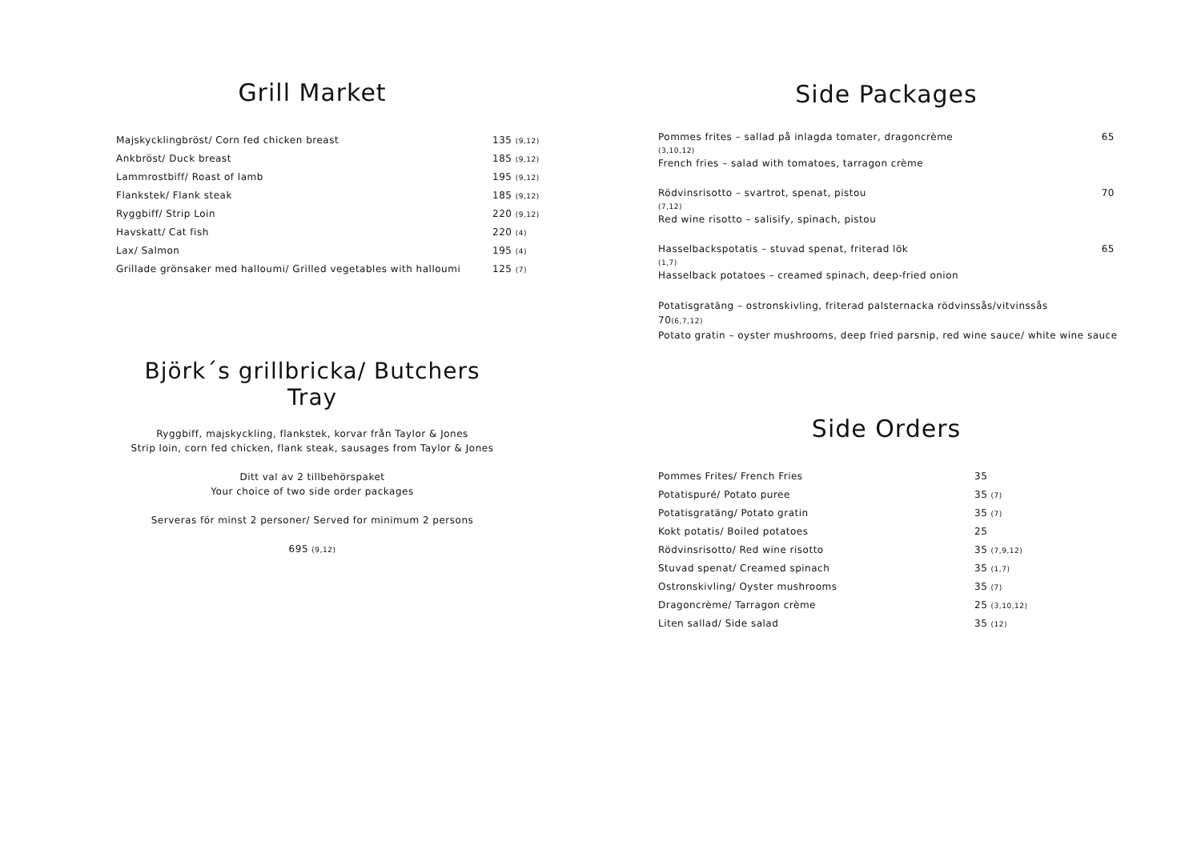Grill Market
| Majskycklingbröst/ Corn fed chicken breast | 135 (9,12) |
| Ankbröst/ Duck breast | 185 (9,12) |
| Lammrostbiff/ Roast of lamb | 195 (9,12) |
| Flankstek/ Flank steak | 185 (9,12) |
| Ryggbiff/ Strip Loin | 220 (9,12) |
| Havskatt/ Cat fish | 220 (4) |
| Lax/ Salmon | 195 (4) |
| Grillade grönsaker med halloumi/ Grilled vegetables with halloumi | 125 (7) |
Björk´s grillbricka/ Butchers Tray
Ryggbiff, majskyckling, flankstek, korvar från Taylor & Jones
Strip loin, corn fed chicken, flank steak, sausages from Taylor & Jones
Ditt val av 2 tillbehörspaket
Your choice of two side order packages
Serveras för minst 2 personer/ Served for minimum 2 persons
695 (9,12)
Side Packages
Pommes frites – sallad på inlagda tomater, dragoncrème 65
(3,10,12)
French fries – salad with tomatoes, tarragon crème
Rödvinsrisotto – svartrot, spenat, pistou 70
(7,12)
Red wine risotto – salisify, spinach, pistou
Hasselbackspotatis – stuvad spenat, friterad lök 65
(1,7)
Hasselback potatoes – creamed spinach, deep-fried onion
Potatisgratäng – ostronskivling, friterad palsternacka rödvinssås/vitvinssås
70(6,7,12)
Potato gratin – oyster mushrooms, deep fried parsnip, red wine sauce/ white wine sauce
Side Orders
| Pommes Frites/ French Fries | 35 |
| Potatispuré/ Potato puree | 35 (7) |
| Potatisgratäng/ Potato gratin | 35 (7) |
| Kokt potatis/ Boiled potatoes | 25 |
| Rödvinsrisotto/ Red wine risotto | 35 (7,9,12) |
| Stuvad spenat/ Creamed spinach | 35 (1,7) |
| Ostronskivling/ Oyster mushrooms | 35 (7) |
| Dragoncrème/ Tarragon crème | 25 (3,10,12) |
| Liten sallad/ Side salad | 35 (12) |